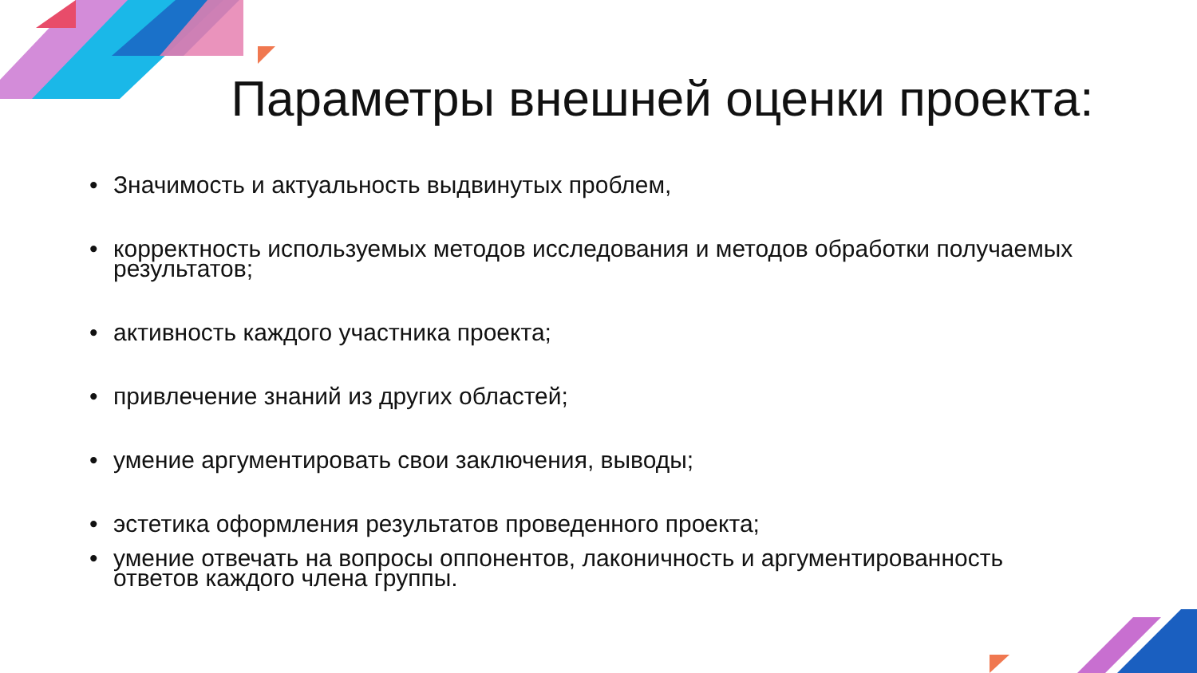Параметры внешней оценки проекта:
• Значимость и актуальность выдвинутых проблем,
• корректность используемых методов исследования и методов обработки получаемых результатов;
• активность каждого участника проекта;
• привлечение знаний из других областей;
• умение аргументировать свои заключения, выводы;
• эстетика оформления результатов проведенного проекта;
• умение отвечать на вопросы оппонентов, лаконичность и аргументированность ответов каждого члена группы.